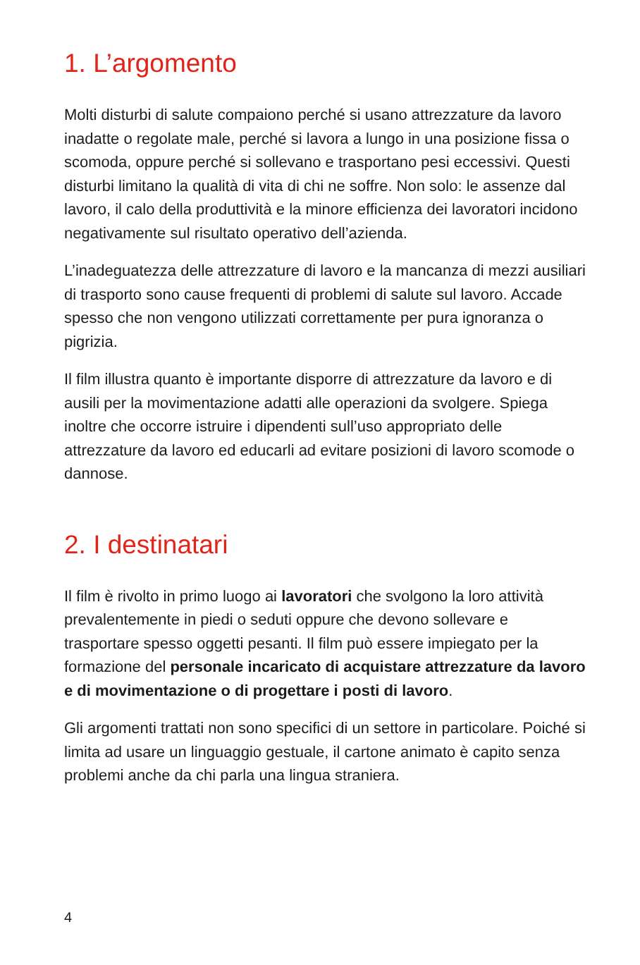1. L’argomento
Molti disturbi di salute compaiono perché si usano attrezzature da lavoro inadatte o regolate male, perché si lavora a lungo in una posizione fissa o scomoda, oppure perché si sollevano e trasportano pesi eccessivi. Questi disturbi limitano la qualità di vita di chi ne soffre. Non solo: le assenze dal lavoro, il calo della produttività e la minore efficienza dei lavoratori incidono negativamente sul risultato operativo dell’azienda.
L’inadeguatezza delle attrezzature di lavoro e la mancanza di mezzi ausiliari di trasporto sono cause frequenti di problemi di salute sul lavoro. Accade spesso che non vengono utilizzati correttamente per pura ignoranza o pigrizia.
Il film illustra quanto è importante disporre di attrezzature da lavoro e di ausili per la movimentazione adatti alle operazioni da svolgere. Spiega inoltre che occorre istruire i dipendenti sull’uso appropriato delle attrezzature da lavoro ed educarli ad evitare posizioni di lavoro scomode o dannose.
2. I destinatari
Il film è rivolto in primo luogo ai lavoratori che svolgono la loro attività prevalentemente in piedi o seduti oppure che devono sollevare e trasportare spesso oggetti pesanti. Il film può essere impiegato per la formazione del personale incaricato di acquistare attrezzature da lavoro e di movimentazione o di progettare i posti di lavoro.
Gli argomenti trattati non sono specifici di un settore in particolare. Poiché si limita ad usare un linguaggio gestuale, il cartone animato è capito senza problemi anche da chi parla una lingua straniera.
4